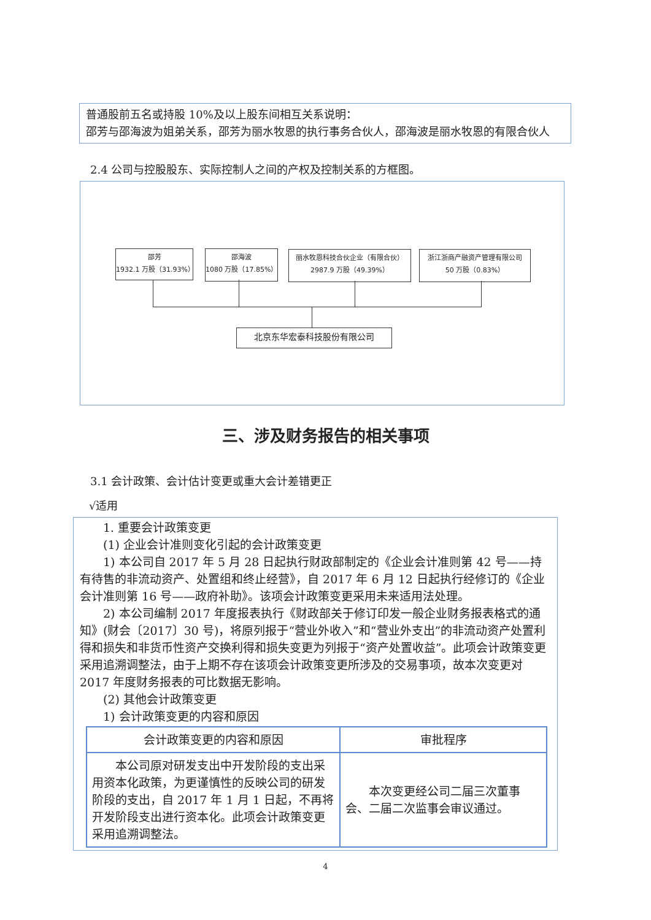普通股前五名或持股 10%及以上股东间相互关系说明：
邵芳与邵海波为姐弟关系，邵芳为丽水牧恩的执行事务合伙人，邵海波是丽水牧恩的有限合伙人
2.4 公司与控股股东、实际控制人之间的产权及控制关系的方框图。
邵芳
1932.1 万股（31.93%）
邵海波
1080 万股（17.85%）
丽水牧恩科技合伙企业（有限合伙）
2987.9 万股（49.39%）
浙江浙商产融资产管理有限公司
50 万股（0.83%）
北京东华宏泰科技股份有限公司
三、涉及财务报告的相关事项
3.1 会计政策、会计估计变更或重大会计差错更正
√适用
1. 重要会计政策变更
(1) 企业会计准则变化引起的会计政策变更
1) 本公司自 2017 年 5 月 28 日起执行财政部制定的《企业会计准则第 42 号——持有待售的非流动资产、处置组和终止经营》，自 2017 年 6 月 12 日起执行经修订的《企业会计准则第 16 号——政府补助》。该项会计政策变更采用未来适用法处理。
2) 本公司编制 2017 年度报表执行《财政部关于修订印发一般企业财务报表格式的通知》(财会〔2017〕30 号)，将原列报于“营业外收入”和“营业外支出”的非流动资产处置利得和损失和非货币性资产交换利得和损失变更为列报于“资产处置收益”。此项会计政策变更采用追溯调整法，由于上期不存在该项会计政策变更所涉及的交易事项，故本次变更对 2017 年度财务报表的可比数据无影响。
(2) 其他会计政策变更
1) 会计政策变更的内容和原因
| 会计政策变更的内容和原因 | 审批程序 |
| --- | --- |
| 本公司原对研发支出中开发阶段的支出采用资本化政策，为更谨慎性的反映公司的研发阶段的支出，自 2017 年 1 月 1 日起，不再将开发阶段支出进行资本化。此项会计政策变更采用追溯调整法。 | 本次变更经公司二届三次董事会、二届二次监事会审议通过。 |
4